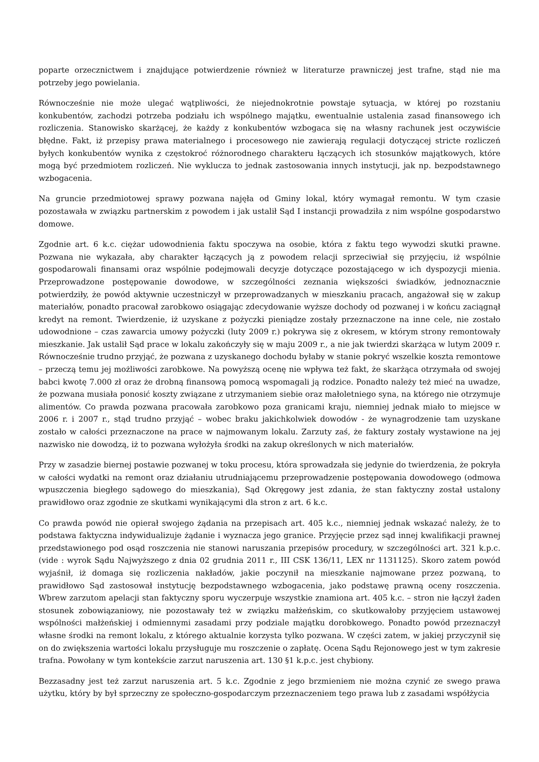poparte orzecznictwem i znajdujące potwierdzenie również w literaturze prawniczej jest trafne, stąd nie ma potrzeby jego powielania.
Równocześnie nie może ulegać wątpliwości, że niejednokrotnie powstaje sytuacja, w której po rozstaniu konkubentów, zachodzi potrzeba podziału ich wspólnego majątku, ewentualnie ustalenia zasad finansowego ich rozliczenia. Stanowisko skarżącej, że każdy z konkubentów wzbogaca się na własny rachunek jest oczywiście błędne. Fakt, iż przepisy prawa materialnego i procesowego nie zawierają regulacji dotyczącej stricte rozliczeń byłych konkubentów wynika z częstokroć różnorodnego charakteru łączących ich stosunków majątkowych, które mogą być przedmiotem rozliczeń. Nie wyklucza to jednak zastosowania innych instytucji, jak np. bezpodstawnego wzbogacenia.
Na gruncie przedmiotowej sprawy pozwana najęła od Gminy lokal, który wymagał remontu. W tym czasie pozostawała w związku partnerskim z powodem i jak ustalił Sąd I instancji prowadziła z nim wspólne gospodarstwo domowe.
Zgodnie art. 6 k.c. ciężar udowodnienia faktu spoczywa na osobie, która z faktu tego wywodzi skutki prawne. Pozwana nie wykazała, aby charakter łączących ją z powodem relacji sprzeciwiał się przyjęciu, iż wspólnie gospodarowali finansami oraz wspólnie podejmowali decyzje dotyczące pozostającego w ich dyspozycji mienia. Przeprowadzone postępowanie dowodowe, w szczególności zeznania większości świadków, jednoznacznie potwierdziły, że powód aktywnie uczestniczył w przeprowadzanych w mieszkaniu pracach, angażował się w zakup materiałów, ponadto pracował zarobkowo osiągając zdecydowanie wyższe dochody od pozwanej i w końcu zaciągnął kredyt na remont. Twierdzenie, iż uzyskane z pożyczki pieniądze zostały przeznaczone na inne cele, nie zostało udowodnione – czas zawarcia umowy pożyczki (luty 2009 r.) pokrywa się z okresem, w którym strony remontowały mieszkanie. Jak ustalił Sąd prace w lokalu zakończyły się w maju 2009 r., a nie jak twierdzi skarżąca w lutym 2009 r. Równocześnie trudno przyjąć, że pozwana z uzyskanego dochodu byłaby w stanie pokryć wszelkie koszta remontowe – przeczą temu jej możliwości zarobkowe. Na powyższą ocenę nie wpływa też fakt, że skarżąca otrzymała od swojej babci kwotę 7.000 zł oraz że drobną finansową pomocą wspomagali ją rodzice. Ponadto należy też mieć na uwadze, że pozwana musiała ponosić koszty związane z utrzymaniem siebie oraz małoletniego syna, na którego nie otrzymuje alimentów. Co prawda pozwana pracowała zarobkowo poza granicami kraju, niemniej jednak miało to miejsce w 2006 r. i 2007 r., stąd trudno przyjąć – wobec braku jakichkolwiek dowodów - że wynagrodzenie tam uzyskane zostało w całości przeznaczone na prace w najmowanym lokalu. Zarzuty zaś, że faktury zostały wystawione na jej nazwisko nie dowodzą, iż to pozwana wyłożyła środki na zakup określonych w nich materiałów.
Przy w zasadzie biernej postawie pozwanej w toku procesu, która sprowadzała się jedynie do twierdzenia, że pokryła w całości wydatki na remont oraz działaniu utrudniającemu przeprowadzenie postępowania dowodowego (odmowa wpuszczenia biegłego sądowego do mieszkania), Sąd Okręgowy jest zdania, że stan faktyczny został ustalony prawidłowo oraz zgodnie ze skutkami wynikającymi dla stron z art. 6 k.c.
Co prawda powód nie opierał swojego żądania na przepisach art. 405 k.c., niemniej jednak wskazać należy, że to podstawa faktyczna indywidualizuje żądanie i wyznacza jego granice. Przyjęcie przez sąd innej kwalifikacji prawnej przedstawionego pod osąd roszczenia nie stanowi naruszania przepisów procedury, w szczególności art. 321 k.p.c. (vide : wyrok Sądu Najwyższego z dnia 02 grudnia 2011 r., III CSK 136/11, LEX nr 1131125). Skoro zatem powód wyjaśnił, iż domaga się rozliczenia nakładów, jakie poczynił na mieszkanie najmowane przez pozwaną, to prawidłowo Sąd zastosował instytucję bezpodstawnego wzbogacenia, jako podstawę prawną oceny roszczenia. Wbrew zarzutom apelacji stan faktyczny sporu wyczerpuje wszystkie znamiona art. 405 k.c. – stron nie łączył żaden stosunek zobowiązaniowy, nie pozostawały też w związku małżeńskim, co skutkowałoby przyjęciem ustawowej wspólności małżeńskiej i odmiennymi zasadami przy podziale majątku dorobkowego. Ponadto powód przeznaczył własne środki na remont lokalu, z którego aktualnie korzysta tylko pozwana. W części zatem, w jakiej przyczynił się on do zwiększenia wartości lokalu przysługuje mu roszczenie o zapłatę. Ocena Sądu Rejonowego jest w tym zakresie trafna. Powołany w tym kontekście zarzut naruszenia art. 130 §1 k.p.c. jest chybiony.
Bezzasadny jest też zarzut naruszenia art. 5 k.c. Zgodnie z jego brzmieniem nie można czynić ze swego prawa użytku, który by był sprzeczny ze społeczno-gospodarczym przeznaczeniem tego prawa lub z zasadami współżycia